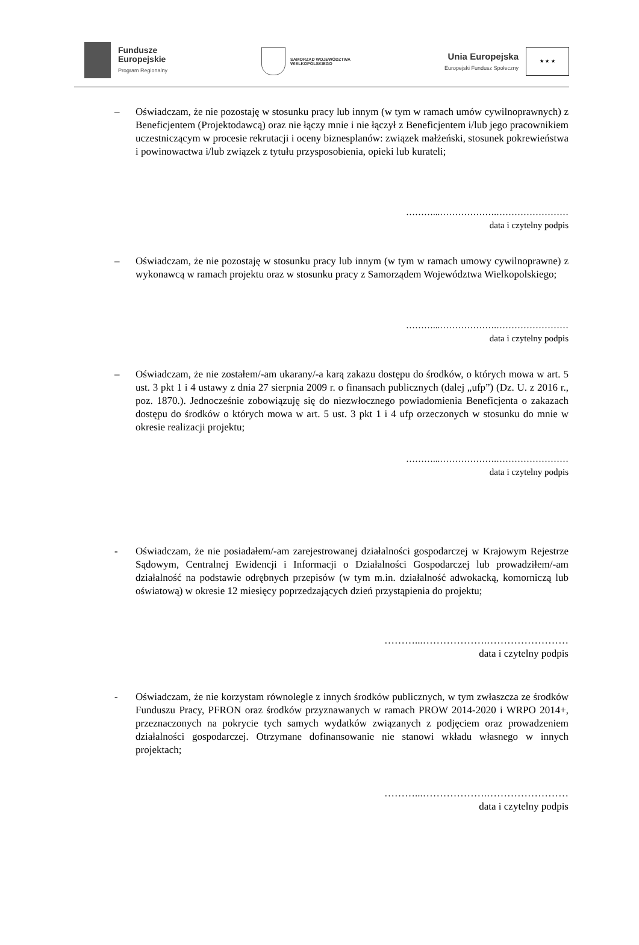Fundusze
Europejskie
Program Regionalny
SAMORZĄD WOJEWÓDZTWA
WIELKOPOLSKIEGO
Unia Europejska
Europejski Fundusz Społeczny
★ ★ ★
– Oświadczam, że nie pozostaję w stosunku pracy lub innym (w tym w ramach umów cywilnoprawnych) z Beneficjentem (Projektodawcą) oraz nie łączy mnie i nie łączył z Beneficjentem i/lub jego pracownikiem uczestniczącym w procesie rekrutacji i oceny biznesplanów: związek małżeński, stosunek pokrewieństwa i powinowactwa i/lub związek z tytułu przysposobienia, opieki lub kurateli;
………...……………….……………………
data i czytelny podpis
– Oświadczam, że nie pozostaję w stosunku pracy lub innym (w tym w ramach umowy cywilnoprawne) z wykonawcą w ramach projektu oraz w stosunku pracy z Samorządem Województwa Wielkopolskiego;
………...……………….……………………
data i czytelny podpis
– Oświadczam, że nie zostałem/-am ukarany/-a karą zakazu dostępu do środków, o których mowa w art. 5 ust. 3 pkt 1 i 4 ustawy z dnia 27 sierpnia 2009 r. o finansach publicznych (dalej „ufp”) (Dz. U. z 2016 r., poz. 1870.). Jednocześnie zobowiązuję się do niezwłocznego powiadomienia Beneficjenta o zakazach dostępu do środków o których mowa w art. 5 ust. 3 pkt 1 i 4 ufp orzeczonych w stosunku do mnie w okresie realizacji projektu;
………...……………….……………………
data i czytelny podpis
- Oświadczam, że nie posiadałem/-am zarejestrowanej działalności gospodarczej w Krajowym Rejestrze Sądowym, Centralnej Ewidencji i Informacji o Działalności Gospodarczej lub prowadziłem/-am działalność na podstawie odrębnych przepisów (w tym m.in. działalność adwokacką, komorniczą lub oświatową) w okresie 12 miesięcy poprzedzających dzień przystąpienia do projektu;
………...……………….……………………
data i czytelny podpis
- Oświadczam, że nie korzystam równolegle z innych środków publicznych, w tym zwłaszcza ze środków Funduszu Pracy, PFRON oraz środków przyznawanych w ramach PROW 2014-2020 i WRPO 2014+, przeznaczonych na pokrycie tych samych wydatków związanych z podjęciem oraz prowadzeniem działalności gospodarczej. Otrzymane dofinansowanie nie stanowi wkładu własnego w innych projektach;
………...……………….……………………
data i czytelny podpis